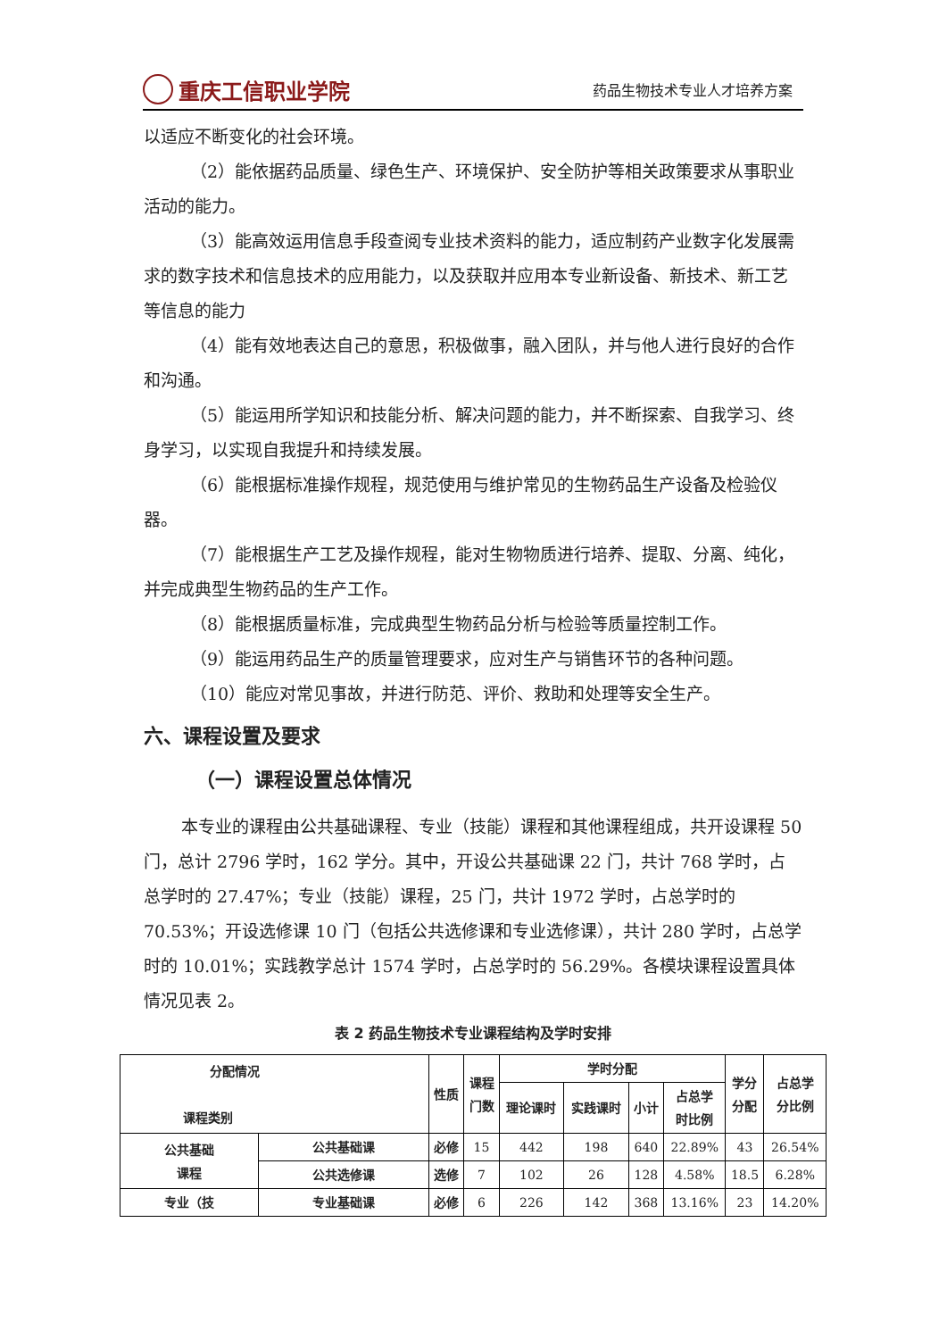重庆工信职业学院
药品生物技术专业人才培养方案
以适应不断变化的社会环境。
（2）能依据药品质量、绿色生产、环境保护、安全防护等相关政策要求从事职业活动的能力。
（3）能高效运用信息手段查阅专业技术资料的能力，适应制药产业数字化发展需求的数字技术和信息技术的应用能力，以及获取并应用本专业新设备、新技术、新工艺等信息的能力
（4）能有效地表达自己的意思，积极做事，融入团队，并与他人进行良好的合作和沟通。
（5）能运用所学知识和技能分析、解决问题的能力，并不断探索、自我学习、终身学习，以实现自我提升和持续发展。
（6）能根据标准操作规程，规范使用与维护常见的生物药品生产设备及检验仪器。
（7）能根据生产工艺及操作规程，能对生物物质进行培养、提取、分离、纯化，并完成典型生物药品的生产工作。
（8）能根据质量标准，完成典型生物药品分析与检验等质量控制工作。
（9）能运用药品生产的质量管理要求，应对生产与销售环节的各种问题。
（10）能应对常见事故，并进行防范、评价、救助和处理等安全生产。
六、课程设置及要求
（一）课程设置总体情况
本专业的课程由公共基础课程、专业（技能）课程和其他课程组成，共开设课程 50 门，总计 2796 学时，162 学分。其中，开设公共基础课 22 门，共计 768 学时，占总学时的 27.47%；专业（技能）课程，25 门，共计 1972 学时，占总学时的 70.53%；开设选修课 10 门（包括公共选修课和专业选修课），共计 280 学时，占总学时的 10.01%；实践教学总计 1574 学时，占总学时的 56.29%。各模块课程设置具体情况见表 2。
表 2 药品生物技术专业课程结构及学时安排
| 分配情况 课程类别 | | 性质 | 课程 门数 | 学时分配 | | | | 学分 分配 | 占总学 分比例 |
| --- | --- | --- | --- | --- | --- | --- | --- | --- | --- |
| | | | | 理论课时 | 实践课时 | 小计 | 占总学 时比例 | | |
| 公共基础 课程 | 公共基础课 | 必修 | 15 | 442 | 198 | 640 | 22.89% | 43 | 26.54% |
| | 公共选修课 | 选修 | 7 | 102 | 26 | 128 | 4.58% | 18.5 | 6.28% |
| 专业（技 | 专业基础课 | 必修 | 6 | 226 | 142 | 368 | 13.16% | 23 | 14.20% |